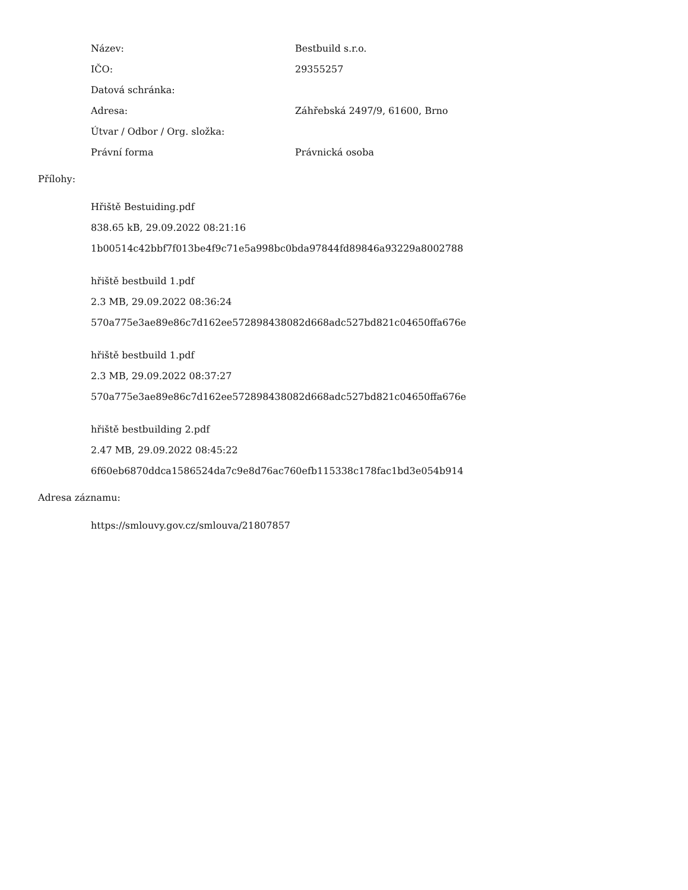| Název: | Bestbuild s.r.o. |
| IČO: | 29355257 |
| Datová schránka: | |
| Adresa: | Záhřebská 2497/9, 61600, Brno |
| Útvar / Odbor / Org. složka: | |
| Právní forma | Právnická osoba |
Přílohy:
Hřiště Bestuiding.pdf
838.65 kB, 29.09.2022 08:21:16
1b00514c42bbf7f013be4f9c71e5a998bc0bda97844fd89846a93229a8002788
hřiště bestbuild 1.pdf
2.3 MB, 29.09.2022 08:36:24
570a775e3ae89e86c7d162ee572898438082d668adc527bd821c04650ffa676e
hřiště bestbuild 1.pdf
2.3 MB, 29.09.2022 08:37:27
570a775e3ae89e86c7d162ee572898438082d668adc527bd821c04650ffa676e
hřiště bestbuilding 2.pdf
2.47 MB, 29.09.2022 08:45:22
6f60eb6870ddca1586524da7c9e8d76ac760efb115338c178fac1bd3e054b914
Adresa záznamu:
https://smlouvy.gov.cz/smlouva/21807857